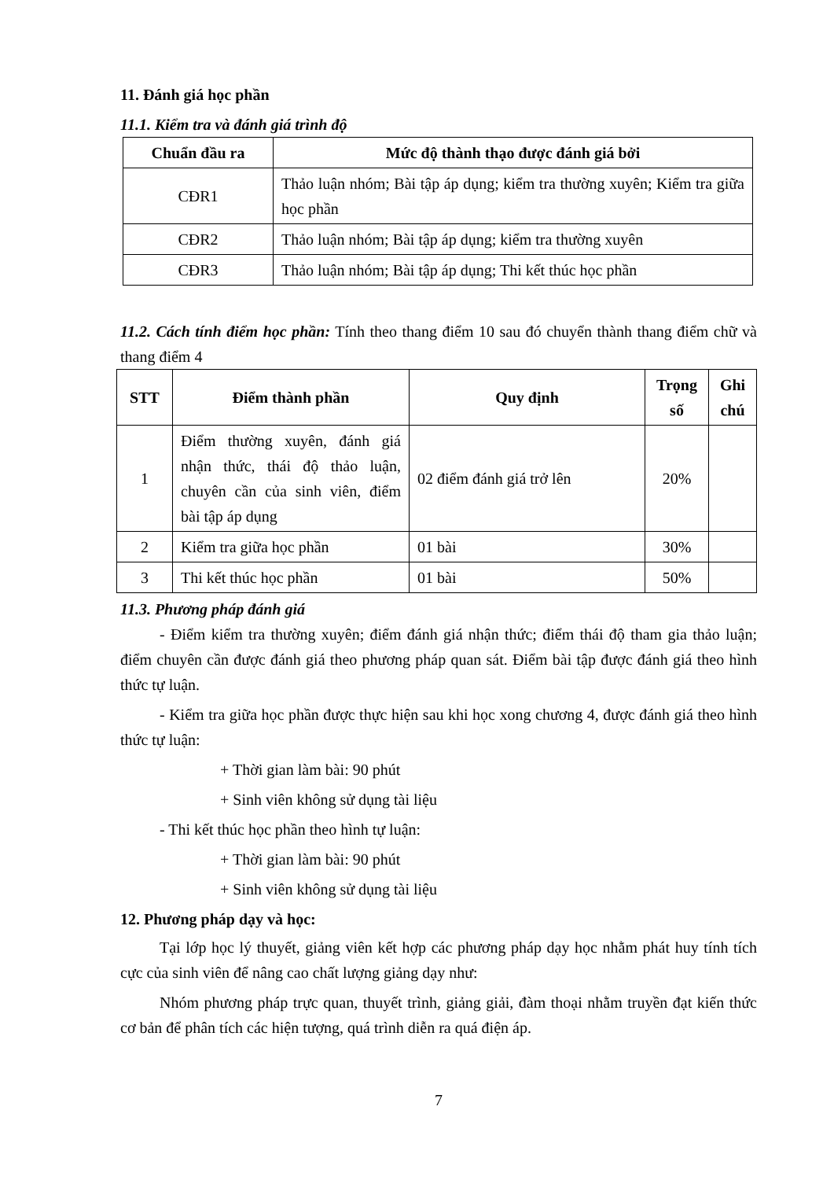11. Đánh giá học phần
11.1. Kiểm tra và đánh giá trình độ
| Chuẩn đầu ra | Mức độ thành thạo được đánh giá bởi |
| --- | --- |
| CĐR1 | Thảo luận nhóm; Bài tập áp dụng; kiểm tra thường xuyên; Kiểm tra giữa học phần |
| CĐR2 | Thảo luận nhóm; Bài tập áp dụng; kiểm tra thường xuyên |
| CĐR3 | Thảo luận nhóm; Bài tập áp dụng; Thi kết thúc học phần |
11.2. Cách tính điểm học phần: Tính theo thang điểm 10 sau đó chuyển thành thang điểm chữ và thang điểm 4
| STT | Điểm thành phần | Quy định | Trọng số | Ghi chú |
| --- | --- | --- | --- | --- |
| 1 | Điểm thường xuyên, đánh giá nhận thức, thái độ thảo luận, chuyên cần của sinh viên, điểm bài tập áp dụng | 02 điểm đánh giá trở lên | 20% | |
| 2 | Kiểm tra giữa học phần | 01 bài | 30% | |
| 3 | Thi kết thúc học phần | 01 bài | 50% | |
11.3. Phương pháp đánh giá
- Điểm kiểm tra thường xuyên; điểm đánh giá nhận thức; điểm thái độ tham gia thảo luận; điểm chuyên cần được đánh giá theo phương pháp quan sát. Điểm bài tập được đánh giá theo hình thức tự luận.
- Kiểm tra giữa học phần được thực hiện sau khi học xong chương 4, được đánh giá theo hình thức tự luận:
+ Thời gian làm bài: 90 phút
+ Sinh viên không sử dụng tài liệu
- Thi kết thúc học phần theo hình tự luận:
+ Thời gian làm bài: 90 phút
+ Sinh viên không sử dụng tài liệu
12. Phương pháp dạy và học:
Tại lớp học lý thuyết, giảng viên kết hợp các phương pháp dạy học nhằm phát huy tính tích cực của sinh viên để nâng cao chất lượng giảng dạy như:
Nhóm phương pháp trực quan, thuyết trình, giảng giải, đàm thoại nhằm truyền đạt kiến thức cơ bản để phân tích các hiện tượng, quá trình diễn ra quá điện áp.
7